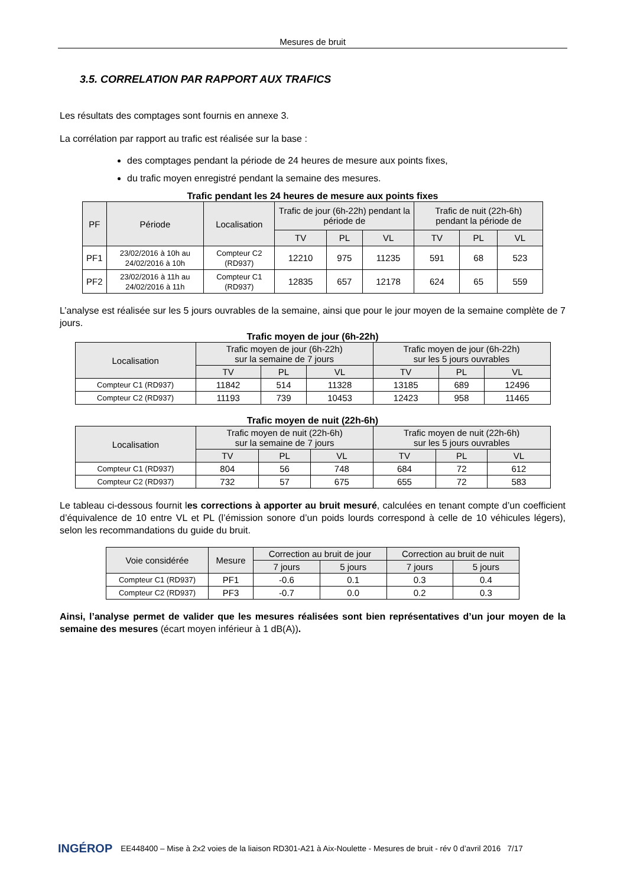Mesures de bruit
3.5. CORRELATION PAR RAPPORT AUX TRAFICS
Les résultats des comptages sont fournis en annexe 3.
La corrélation par rapport au trafic est réalisée sur la base :
des comptages pendant la période de 24 heures de mesure aux points fixes,
du trafic moyen enregistré pendant la semaine des mesures.
Trafic pendant les 24 heures de mesure aux points fixes
| PF | Période | Localisation | Trafic de jour (6h-22h) pendant la période de | | | Trafic de nuit (22h-6h) pendant la période de | | |
| --- | --- | --- | --- | --- | --- | --- | --- | --- |
| | | | TV | PL | VL | TV | PL | VL |
| PF1 | 23/02/2016 à 10h au 24/02/2016 à 10h | Compteur C2 (RD937) | 12210 | 975 | 11235 | 591 | 68 | 523 |
| PF2 | 23/02/2016 à 11h au 24/02/2016 à 11h | Compteur C1 (RD937) | 12835 | 657 | 12178 | 624 | 65 | 559 |
L’analyse est réalisée sur les 5 jours ouvrables de la semaine, ainsi que pour le jour moyen de la semaine complète de 7 jours.
Trafic moyen de jour (6h-22h)
| Localisation | Trafic moyen de jour (6h-22h) sur la semaine de 7 jours | | | Trafic moyen de jour (6h-22h) sur les 5 jours ouvrables | | |
| --- | --- | --- | --- | --- | --- | --- |
| | TV | PL | VL | TV | PL | VL |
| Compteur C1 (RD937) | 11842 | 514 | 11328 | 13185 | 689 | 12496 |
| Compteur C2 (RD937) | 11193 | 739 | 10453 | 12423 | 958 | 11465 |
Trafic moyen de nuit (22h-6h)
| Localisation | Trafic moyen de nuit (22h-6h) sur la semaine de 7 jours | | | Trafic moyen de nuit (22h-6h) sur les 5 jours ouvrables | | |
| --- | --- | --- | --- | --- | --- | --- |
| | TV | PL | VL | TV | PL | VL |
| Compteur C1 (RD937) | 804 | 56 | 748 | 684 | 72 | 612 |
| Compteur C2 (RD937) | 732 | 57 | 675 | 655 | 72 | 583 |
Le tableau ci-dessous fournit les corrections à apporter au bruit mesuré, calculées en tenant compte d’un coefficient d’équivalence de 10 entre VL et PL (l’émission sonore d’un poids lourds correspond à celle de 10 véhicules légers), selon les recommandations du guide du bruit.
| Voie considérée | Mesure | Correction au bruit de jour | | Correction au bruit de nuit | |
| --- | --- | --- | --- | --- | --- |
| | | 7 jours | 5 jours | 7 jours | 5 jours |
| Compteur C1 (RD937) | PF1 | -0.6 | 0.1 | 0.3 | 0.4 |
| Compteur C2 (RD937) | PF3 | -0.7 | 0.0 | 0.2 | 0.3 |
Ainsi, l’analyse permet de valider que les mesures réalisées sont bien représentatives d’un jour moyen de la semaine des mesures (écart moyen inférieur à 1 dB(A)).
INGÉROP EE448400 – Mise à 2x2 voies de la liaison RD301-A21 à Aix-Noulette - Mesures de bruit - rév 0 d’avril 2016 7/17